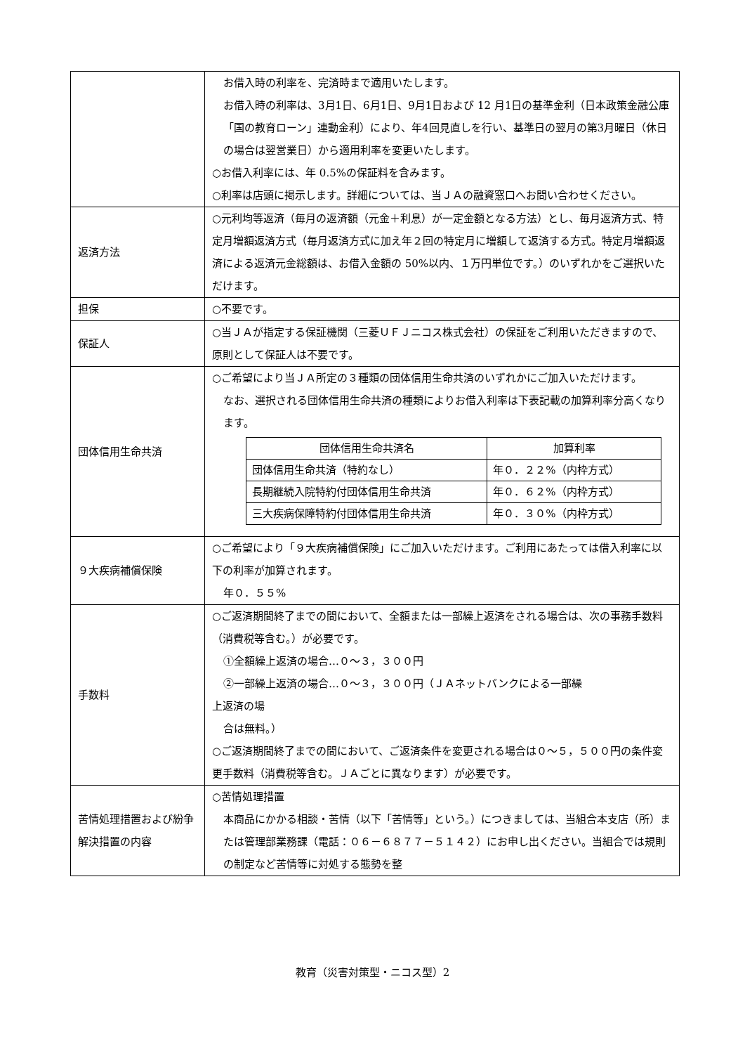| | お借入時の利率を、完済時まで適用いたします。 お借入時の利率は、3月1日、6月1日、9月1日および 12 月1日の基準金利（日本政策金融公庫「国の教育ローン」連動金利）により、年4回見直しを行い、基準日の翌月の第3月曜日（休日の場合は翌営業日）から適用利率を変更いたします。 ○お借入利率には、年 0.5%の保証料を含みます。 ○利率は店頭に掲示します。詳細については、当ＪＡの融資窓口へお問い合わせください。 |
| 返済方法 | ○元利均等返済（毎月の返済額（元金＋利息）が一定金額となる方法）とし、毎月返済方式、特定月増額返済方式（毎月返済方式に加え年２回の特定月に増額して返済する方式。特定月増額返済による返済元金総額は、お借入金額の 50%以内、１万円単位です。）のいずれかをご選択いただけます。 |
| 担保 | ○不要です。 |
| 保証人 | ○当ＪＡが指定する保証機関（三菱ＵＦＪニコス株式会社）の保証をご利用いただきますので、原則として保証人は不要です。 |
| 団体信用生命共済 | ○ご希望により当ＪＡ所定の３種類の団体信用生命共済のいずれかにご加入いただけます。 なお、選択される団体信用生命共済の種類によりお借入利率は下表記載の加算利率分高くなります。 / 団体信用生命共済名 / 加算利率 / / 団体信用生命共済（特約なし） / 年０．２２%（内枠方式） / / 長期継続入院特約付団体信用生命共済 / 年０．６２%（内枠方式） / / 三大疾病保障特約付団体信用生命共済 / 年０．３０%（内枠方式） / |
| ９大疾病補償保険 | ○ご希望により「９大疾病補償保険」にご加入いただけます。ご利用にあたっては借入利率に以下の利率が加算されます。 年０．５５% |
| 手数料 | ○ご返済期間終了までの間において、全額または一部繰上返済をされる場合は、次の事務手数料（消費税等含む。）が必要です。 ①全額繰上返済の場合…０～３，３００円 ②一部繰上返済の場合…０～３，３００円（ＪＡネットバンクによる一部繰 上返済の場 合は無料。） ○ご返済期間終了までの間において、ご返済条件を変更される場合は０～５，５００円の条件変更手数料（消費税等含む。ＪＡごとに異なります）が必要です。 |
| 苦情処理措置および紛争解決措置の内容 | ○苦情処理措置 本商品にかかる相談・苦情（以下「苦情等」という。）につきましては、当組合本支店（所）または管理部業務課（電話：０６－６８７７－５１４２）にお申し出ください。当組合では規則の制定など苦情等に対処する態勢を整 |
教育（災害対策型・ニコス型）2